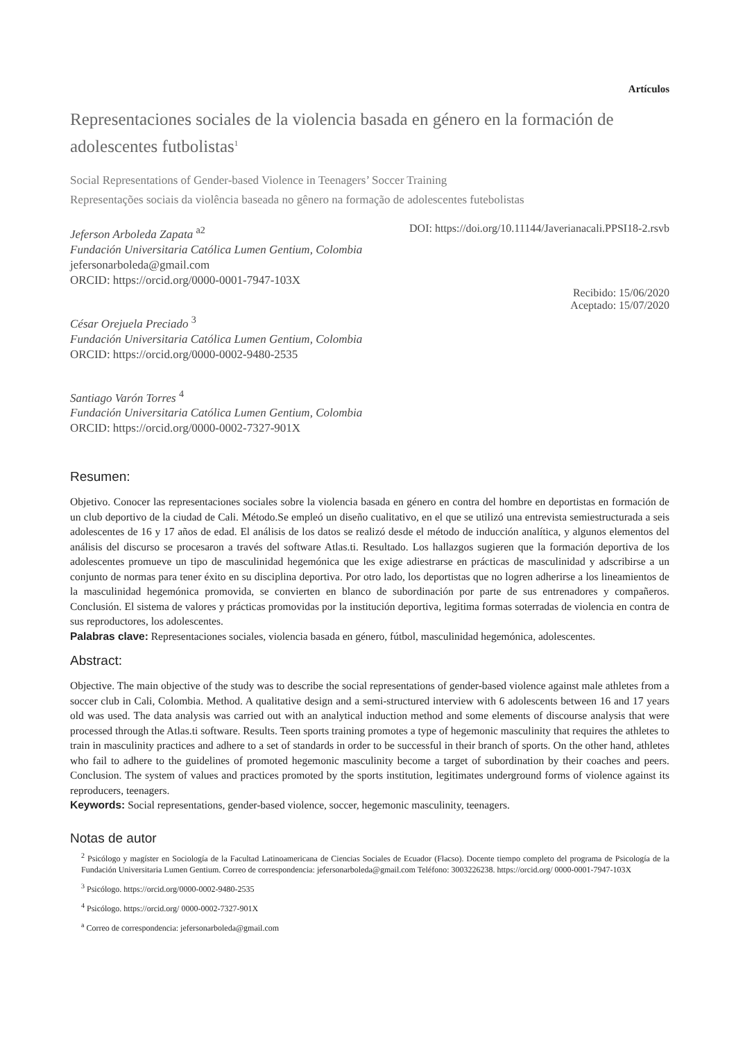Artículos
Representaciones sociales de la violencia basada en género en la formación de adolescentes futbolistas<sup>1</sup>
Social Representations of Gender-based Violence in Teenagers’ Soccer Training
Representações sociais da violência baseada no gênero na formação de adolescentes futebolistas
Jeferson Arboleda Zapata <sup>a2</sup>
Fundación Universitaria Católica Lumen Gentium, Colombia
jefersonarboleda@gmail.com
ORCID: https://orcid.org/0000-0001-7947-103X
César Orejuela Preciado <sup>3</sup>
Fundación Universitaria Católica Lumen Gentium, Colombia
ORCID: https://orcid.org/0000-0002-9480-2535
Santiago Varón Torres <sup>4</sup>
Fundación Universitaria Católica Lumen Gentium, Colombia
ORCID: https://orcid.org/0000-0002-7327-901X
DOI: https://doi.org/10.11144/Javerianacali.PPSI18-2.rsvb
Recibido: 15/06/2020
Aceptado: 15/07/2020
Resumen:
Objetivo. Conocer las representaciones sociales sobre la violencia basada en género en contra del hombre en deportistas en formación de un club deportivo de la ciudad de Cali. Método.Se empleó un diseño cualitativo, en el que se utilizó una entrevista semiestructurada a seis adolescentes de 16 y 17 años de edad. El análisis de los datos se realizó desde el método de inducción analítica, y algunos elementos del análisis del discurso se procesaron a través del software Atlas.ti. Resultado. Los hallazgos sugieren que la formación deportiva de los adolescentes promueve un tipo de masculinidad hegemónica que les exige adiestrarse en prácticas de masculinidad y adscribirse a un conjunto de normas para tener éxito en su disciplina deportiva. Por otro lado, los deportistas que no logren adherirse a los lineamientos de la masculinidad hegemónica promovida, se convierten en blanco de subordinación por parte de sus entrenadores y compañeros. Conclusión. El sistema de valores y prácticas promovidas por la institución deportiva, legitima formas soterradas de violencia en contra de sus reproductores, los adolescentes.
Palabras clave: Representaciones sociales, violencia basada en género, fútbol, masculinidad hegemónica, adolescentes.
Abstract:
Objective. The main objective of the study was to describe the social representations of gender-based violence against male athletes from a soccer club in Cali, Colombia. Method. A qualitative design and a semi-structured interview with 6 adolescents between 16 and 17 years old was used. The data analysis was carried out with an analytical induction method and some elements of discourse analysis that were processed through the Atlas.ti software. Results. Teen sports training promotes a type of hegemonic masculinity that requires the athletes to train in masculinity practices and adhere to a set of standards in order to be successful in their branch of sports. On the other hand, athletes who fail to adhere to the guidelines of promoted hegemonic masculinity become a target of subordination by their coaches and peers. Conclusion. The system of values and practices promoted by the sports institution, legitimates underground forms of violence against its reproducers, teenagers.
Keywords: Social representations, gender-based violence, soccer, hegemonic masculinity, teenagers.
Notas de autor
<sup>2</sup> Psicólogo y magíster en Sociología de la Facultad Latinoamericana de Ciencias Sociales de Ecuador (Flacso). Docente tiempo completo del programa de Psicología de la Fundación Universitaria Lumen Gentium. Correo de correspondencia: jefersonarboleda@gmail.com Teléfono: 3003226238. https://orcid.org/ 0000-0001-7947-103X
<sup>3</sup> Psicólogo. https://orcid.org/0000-0002-9480-2535
<sup>4</sup> Psicólogo. https://orcid.org/ 0000-0002-7327-901X
<sup>a</sup> Correo de correspondencia: jefersonarboleda@gmail.com